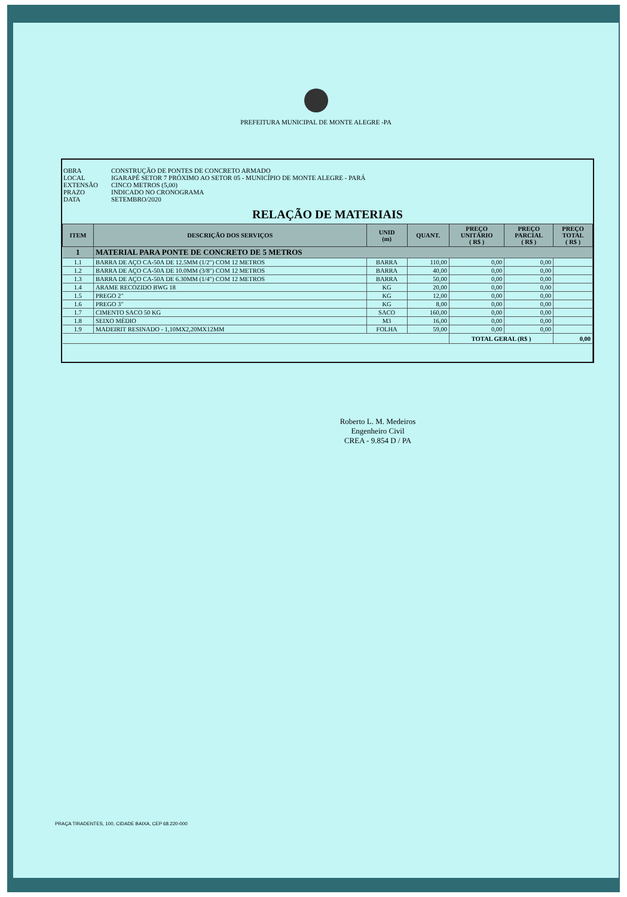PREFEITURA MUNICIPAL DE MONTE ALEGRE -PA
OBRA CONSTRUÇÃO DE PONTES DE CONCRETO ARMADO
LOCAL IGARAPÉ SETOR 7 PRÓXIMO AO SETOR 05 - MUNICÍPIO DE MONTE ALEGRE - PARÁ
EXTENSÃO CINCO METROS (5,00)
PRAZO INDICADO NO CRONOGRAMA
DATA SETEMBRO/2020
RELAÇÃO DE MATERIAIS
| ITEM | DESCRIÇÃO DOS SERVIÇOS | UNID (m) | QUANT. | PREÇO UNITÁRIO ( R$ ) | PREÇO PARCIAL ( R$ ) | PREÇO TOTAL ( R$ ) |
| --- | --- | --- | --- | --- | --- | --- |
| 1 | MATERIAL PARA PONTE DE CONCRETO DE 5 METROS | | | | | |
| 1.1 | BARRA DE AÇO CA-50A DE 12.5MM (1/2") COM 12 METROS | BARRA | 110,00 | 0,00 | 0,00 | |
| 1.2 | BARRA DE AÇO CA-50A DE 10.0MM (3/8") COM 12 METROS | BARRA | 40,00 | 0,00 | 0,00 | |
| 1.3 | BARRA DE AÇO CA-50A DE 6.30MM (1/4") COM 12 METROS | BARRA | 50,00 | 0,00 | 0,00 | |
| 1.4 | ARAME RECOZIDO BWG 18 | KG | 20,00 | 0,00 | 0,00 | |
| 1.5 | PREGO 2" | KG | 12,00 | 0,00 | 0,00 | |
| 1.6 | PREGO 3" | KG | 8,00 | 0,00 | 0,00 | |
| 1.7 | CIMENTO SACO 50 KG | SACO | 160,00 | 0,00 | 0,00 | |
| 1.8 | SEIXO MÉDIO | M3 | 16,00 | 0,00 | 0,00 | |
| 1.9 | MADEIRIT RESINADO - 1,10MX2,20MX12MM | FOLHA | 59,00 | 0,00 | 0,00 | |
| | | | | TOTAL GERAL (R$ ) | | 0,00 |
Roberto L. M. Medeiros
Engenheiro Civil
CREA - 9.854 D / PA
PRAÇA TIRADENTES, 100, CIDADE BAIXA, CEP 68.220-000